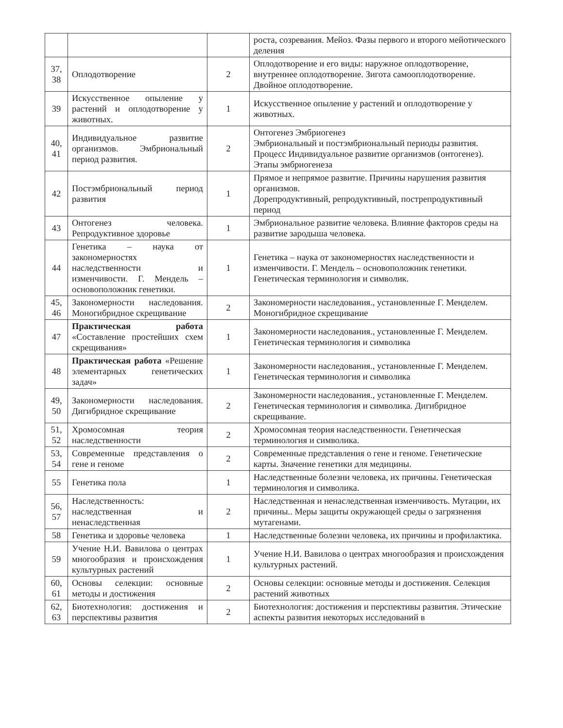| | | | роста, созревания. Мейоз. Фазы первого и второго мейотического деления |
| 37, 38 | Оплодотворение | 2 | Оплодотворение и его виды: наружное оплодотворение, внутреннее оплодотворение. Зигота самооплодотворение. Двойное оплодотворение. |
| 39 | Искусственное опыление у растений и оплодотворение у животных. | 1 | Искусственное опыление у растений и оплодотворение у животных. |
| 40, 41 | Индивидуальное развитие организмов. Эмбриональный период развития. | 2 | Онтогенез Эмбриогенез Эмбриональный и постэмбриональный периоды развития. Процесс Индивидуальное развитие организмов (онтогенез). Этапы эмбриогенеза |
| 42 | Постэмбриональный период развития | 1 | Прямое и непрямое развитие. Причины нарушения развития организмов. Дорепродуктивный, репродуктивный, пострепродуктивный период |
| 43 | Онтогенез человека. Репродуктивное здоровье | 1 | Эмбриональное развитие человека. Влияние факторов среды на развитие зародыша человека. |
| 44 | Генетика – наука от закономерностях наследственности и изменчивости. Г. Мендель – основоположник генетики. | 1 | Генетика – наука от закономерностях наследственности и изменчивости. Г. Мендель – основоположник генетики. Генетическая терминология и символик. |
| 45, 46 | Закономерности наследования. Моногибридное скрещивание | 2 | Закономерности наследования., установленные Г. Менделем. Моногибридное скрещивание |
| 47 | Практическая работа «Составление простейших схем скрещивания» | 1 | Закономерности наследования., установленные Г. Менделем. Генетическая терминология и символика |
| 48 | Практическая работа «Решение элементарных генетических задач» | 1 | Закономерности наследования., установленные Г. Менделем. Генетическая терминология и символика |
| 49, 50 | Закономерности наследования. Дигибридное скрещивание | 2 | Закономерности наследования., установленные Г. Менделем. Генетическая терминология и символика. Дигибридное скрещивание. |
| 51, 52 | Хромосомная теория наследственности | 2 | Хромосомная теория наследственности. Генетическая терминология и символика. |
| 53, 54 | Современные представления о гене и геноме | 2 | Современные представления о гене и геноме. Генетические карты. Значение генетики для медицины. |
| 55 | Генетика пола | 1 | Наследственные болезни человека, их причины. Генетическая терминология и символика. |
| 56, 57 | Наследственность: наследственная и ненаследственная | 2 | Наследственная и ненаследственная изменчивость. Мутации, их причины.. Меры защиты окружающей среды о загрязнения мутагенами. |
| 58 | Генетика и здоровье человека | 1 | Наследственные болезни человека, их причины и профилактика. |
| 59 | Учение Н.И. Вавилова о центрах многообразия и происхождения культурных растений | 1 | Учение Н.И. Вавилова о центрах многообразия и происхождения культурных растений. |
| 60, 61 | Основы селекции: основные методы и достижения | 2 | Основы селекции: основные методы и достижения. Селекция растений животных |
| 62, 63 | Биотехнология: достижения и перспективы развития | 2 | Биотехнология: достижения и перспективы развития. Этические аспекты развития некоторых исследований в |